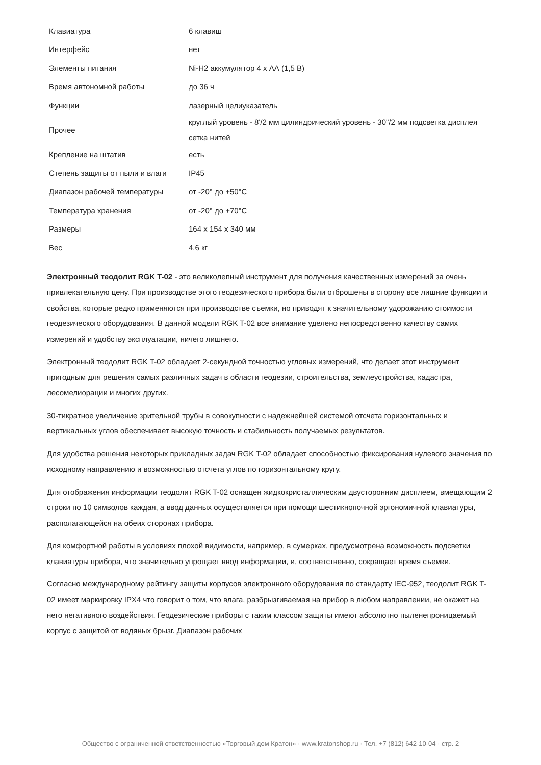| Клавиатура | 6 клавиш |
| Интерфейс | нет |
| Элементы питания | Ni-H2 аккумулятор 4 х АА (1,5 В) |
| Время автономной работы | до 36 ч |
| Функции | лазерный целиуказатель |
| Прочее | круглый уровень - 8'/2 мм цилиндрический уровень - 30"/2 мм подсветка дисплея сетка нитей |
| Крепление на штатив | есть |
| Степень защиты от пыли и влаги | IP45 |
| Диапазон рабочей температуры | от -20° до +50°C |
| Температура хранения | от -20° до +70°C |
| Размеры | 164 х 154 х 340 мм |
| Вес | 4.6 кг |
Электронный теодолит RGK T-02 - это великолепный инструмент для получения качественных измерений за очень привлекательную цену. При производстве этого геодезического прибора были отброшены в сторону все лишние функции и свойства, которые редко применяются при производстве съемки, но приводят к значительному удорожанию стоимости геодезического оборудования. В данной модели RGK T-02 все внимание уделено непосредственно качеству самих измерений и удобству эксплуатации, ничего лишнего.
Электронный теодолит RGK T-02 обладает 2-секундной точностью угловых измерений, что делает этот инструмент пригодным для решения самых различных задач в области геодезии, строительства, землеустройства, кадастра, лесомелиорации и многих других.
30-тикратное увеличение зрительной трубы в совокупности с надежнейшей системой отсчета горизонтальных и вертикальных углов обеспечивает высокую точность и стабильность получаемых результатов.
Для удобства решения некоторых прикладных задач RGK T-02 обладает способностью фиксирования нулевого значения по исходному направлению и возможностью отсчета углов по горизонтальному кругу.
Для отображения информации теодолит RGK T-02 оснащен жидкокристаллическим двусторонним дисплеем, вмещающим 2 строки по 10 символов каждая, а ввод данных осуществляется при помощи шестикнопочной эргономичной клавиатуры, располагающейся на обеих сторонах прибора.
Для комфортной работы в условиях плохой видимости, например, в сумерках, предусмотрена возможность подсветки клавиатуры прибора, что значительно упрощает ввод информации, и, соответственно, сокращает время съемки.
Согласно международному рейтингу защиты корпусов электронного оборудования по стандарту IEC-952, теодолит RGK T-02 имеет маркировку IPX4 что говорит о том, что влага, разбрызгиваемая на прибор в любом направлении, не окажет на него негативного воздействия. Геодезические приборы с таким классом защиты имеют абсолютно пыленепроницаемый корпус с защитой от водяных брызг. Диапазон рабочих
Общество с ограниченной ответственностью «Торговый дом Кратон» · www.kratonshop.ru · Тел. +7 (812) 642-10-04 · стр. 2